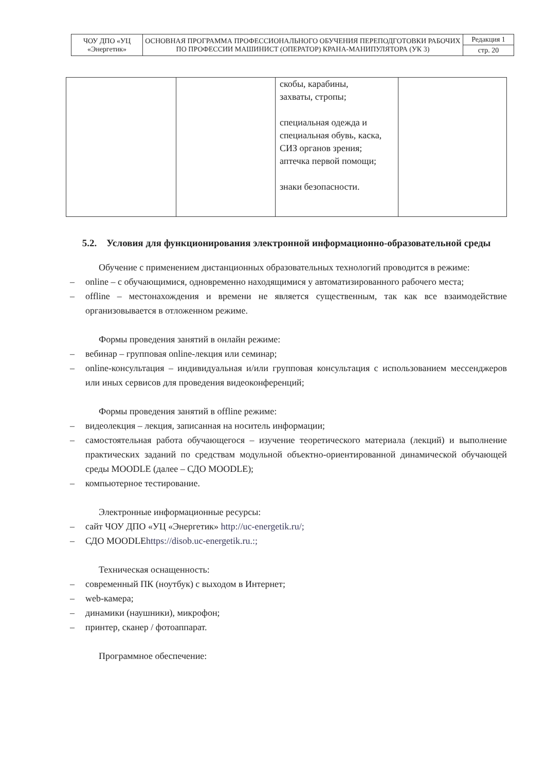| ЧОУ ДПО «УЦ «Энергетик» | ОСНОВНАЯ ПРОГРАММА ПРОФЕССИОНАЛЬНОГО ОБУЧЕНИЯ ПЕРЕПОДГОТОВКИ РАБОЧИХ ПО ПРОФЕССИИ МАШИНИСТ (ОПЕРАТОР) КРАНА-МАНИПУЛЯТОРА (УК 3) | Редакция 1 |
| | | стр. 20 |
| | | скобы, карабины, захваты, стропы; специальная одежда и специальная обувь, каска, СИЗ органов зрения; аптечка первой помощи; знаки безопасности. | |
5.2. Условия для функционирования электронной информационно-образовательной среды
Обучение с применением дистанционных образовательных технологий проводится в режиме:
– online – с обучающимися, одновременно находящимися у автоматизированного рабочего места;
– offline – местонахождения и времени не является существенным, так как все взаимодействие организовывается в отложенном режиме.
Формы проведения занятий в онлайн режиме:
– вебинар – групповая online-лекция или семинар;
– online-консультация – индивидуальная и/или групповая консультация с использованием мессенджеров или иных сервисов для проведения видеоконференций;
Формы проведения занятий в offline режиме:
– видеолекция – лекция, записанная на носитель информации;
– самостоятельная работа обучающегося – изучение теоретического материала (лекций) и выполнение практических заданий по средствам модульной объектно-ориентированной динамической обучающей среды MOODLE (далее – СДО MOODLE);
– компьютерное тестирование.
Электронные информационные ресурсы:
– сайт ЧОУ ДПО «УЦ «Энергетик» http://uc-energetik.ru/;
– СДО MOODLEhttps://disob.uc-energetik.ru.:;
Техническая оснащенность:
– современный ПК (ноутбук) с выходом в Интернет;
– web-камера;
– динамики (наушники), микрофон;
– принтер, сканер / фотоаппарат.
Программное обеспечение: